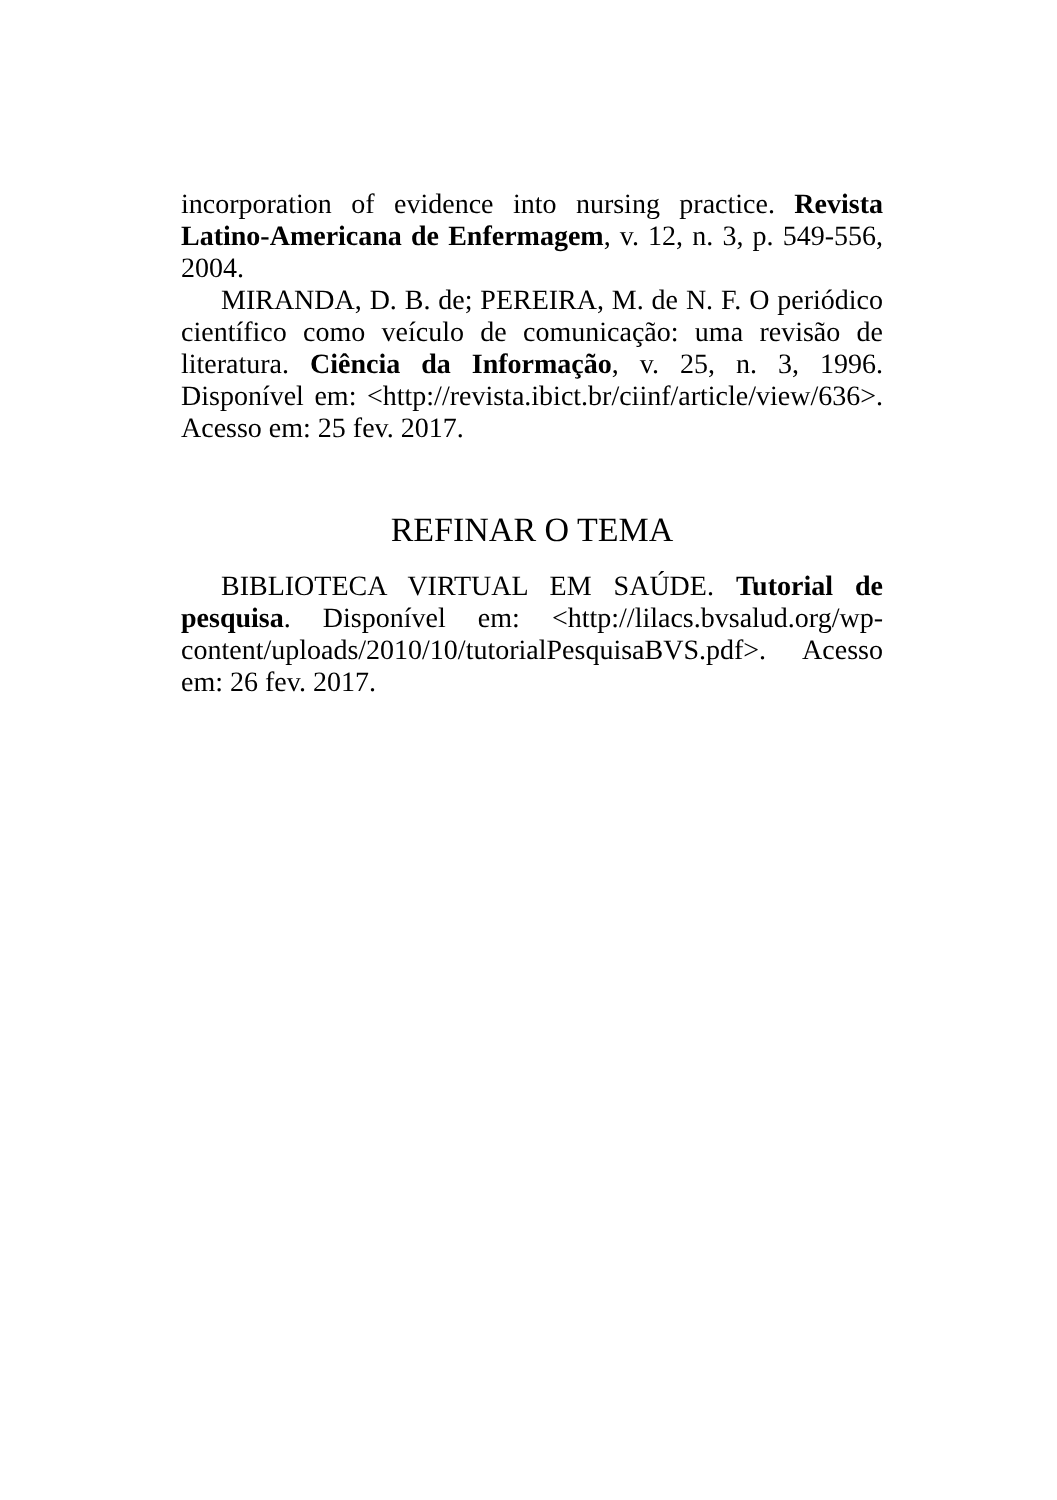incorporation of evidence into nursing practice. Revista Latino-Americana de Enfermagem, v. 12, n. 3, p. 549-556, 2004.
MIRANDA, D. B. de; PEREIRA, M. de N. F. O periódico científico como veículo de comunicação: uma revisão de literatura. Ciência da Informação, v. 25, n. 3, 1996. Disponível em: <http://revista.ibict.br/ciinf/article/view/636>. Acesso em: 25 fev. 2017.
REFINAR O TEMA
BIBLIOTECA VIRTUAL EM SAÚDE. Tutorial de pesquisa. Disponível em: <http://lilacs.bvsalud.org/wp-content/uploads/2010/10/tutorialPesquisaBVS.pdf>. Acesso em: 26 fev. 2017.